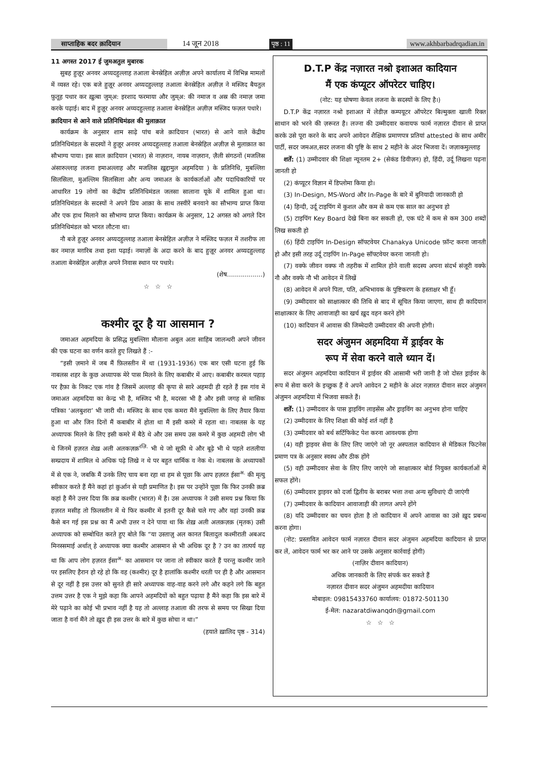साप्ताहिक बदर क़ादियान 14 जून 2018 पृष्ठ : 11 www.akhbarbadrqadian.in
11 अगस्त 2017 ई जुमअतुल मुबारक
सुबह हुज़ूर अनवर अय्यदहुल्लाह तआला बेनस्रेहिल अज़ीज़ अपने कार्यालय में विभिन्न मामलों में व्यस्त रहे। एक बजे हुज़ूर अनवर अय्यदहुल्लाह तआला बेनस्रेहिल अज़ीज़ ने मस्जिद बैयतुल फ़ुतूह पधार कर ख़ुत्बा जुम्अ: इरशाद फरमाया और जुम्अ: की नमाज व अस्र की नमाज़ जमा करके पढ़ाई। बाद में हुज़ूर अनवर अय्यदहुल्लाह तआला बेनस्रेहिल अज़ीज़ मस्जिद फज़ल पधारे।
क़ादियान से आने वाले प्रतिनिधिमंडल की मुलाक़ात
कार्यक्रम के अनुसार शाम साढ़े पांच बजे क़ादियान (भारत) से आने वाले केंद्रीय प्रतिनिधिमंडल के सदस्यों ने हुज़ूर अनवर अय्यदहुल्लाह तआला बेनस्रेहिल अज़ीज़ से मुलाक़ात का सौभाग्य पाया। इस साल क़ादियान (भारत) से नाज़रान, नायब नाज़रान, ज़ैली संगठनों (मजलिस अंसारुल्लाह लजना इमाअल्लाह और मजलिस ख़ुद्दामुल अहमदिया ) के प्रतिनिधि, मुबल्लिग़ सिलसिला, मुअल्लिम सिलसिला और अन्य जमाअत के कार्यकर्ताओं और पदाधिकारियों पर आधारित 19 लोगों का केंद्रीय प्रतिनिधिमंडल जलसा सालाना यूके में शामिल हुआ था। प्रतिनिधिमंडल के सदस्यों ने अपने प्रिय आक़ा के साथ तस्वीरें बनवाने का सौभाग्य प्राप्त किया और एक हाथ मिलाने का सौभाग्य प्राप्त किया। कार्यक्रम के अनुसार, 12 अगस्त को अगले दिन प्रतिनिधिमंडल को भारत लौटना था।
नौ बजे हुज़ूर अनवर अय्यदहुल्लाह तआला बेनस्रेहिल अज़ीज़ ने मस्जिद फज़ल में तशरीफ ला कर नमाज़ मग़रिब तथा इशा पढ़ाई। नमाज़ों के अदा करने के बाद हुज़ूर अनवर अय्यदहुल्लाह तआला बेनस्रेहिल अज़ीज़ अपने निवास स्थान पर पधारे।
(शेष..................)
☆ ☆ ☆
कश्मीर दूर है या आसमान ?
जमाअत अहमदिया के प्रसिद्ध मुबल्लिग़ मौलाना अबुल अता साहिब जालन्धरी अपने जीवन की एक घटना का वर्णन करते हुए लिखते हैं :-
“इसी ज़माने में जब मैं फ़िलस्तीन में था (1931-1936) एक बार एसी घटना हुई कि नाबलस शहर के कुछ अध्यापक मेरे पास मिलने के लिए कबाबीर में आए। कबाबीर करमल पहाड़ पर हैफ़ा के निकट एक गांव है जिसमें अल्लाह की कृपा से सारे अहमदी ही रहते हैं इस गांव में जमाअत अहमदिया का केन्द्र भी है, मस्जिद भी है, मदरसा भी है और इसी जगह से मासिक पत्रिका ‘अलबुशरा’ भी जारी थी। मस्जिद के साथ एक कमरा मैंने मुबल्लिग़ के लिए तैयार किया हुआ था और जिन दिनों मैं कबाबीर में होता था मैं इसी कमरे में रहता था। नाबलस के यह अध्यापक मिलने के लिए इसी कमरे में बैठे थे और उस समय उस कमरे में कुछ अहमदी लोग भी थे जिनमें हज़रत शेख़ अली अलकज़क़<sup>रज़ि.</sup> भी थे जो सूफ़ी थे और बूढ़े भी थे पहले शतलीया सम्प्रदाय में शामिल थे अधिक पढ़े लिखे न थे पर बहुत धार्मिक व नेक थे। नाबलस के अध्यापकों में से एक ने, जबकि मैं उनके लिए चाय बना रहा था हम से पूछा कि आप हज़रत ईसा<sup>अ.</sup> की मृत्यु स्वीकार करते हैं मैंने कहां हां क़ुर्आन से यही प्रमाणित है। इस पर उन्होंने पूछा कि फिर उनकी क़ब्र कहां है मैंने उत्तर दिया कि क़ब्र कश्मीर (भारत) में है। उस अध्यापक ने उसी समय प्रश्न किया कि हज़रत मसीह तो फ़िलस्तीन में थे फिर कश्मीर में इतनी दूर कैसे चले गए और वहां उनकी क़ब्र कैसे बन गई इस प्रश्न का मैं अभी उत्तर न देने पाया था कि शेख़ अली अलक़ज़क़ (मृतक) उसी अध्यापक को सम्बोधित करते हुए बोले कि “या उस्ताज़ु अल कानत बिलादुल कश्मीराती अबअद मिनस्समाई अर्थात् हे अध्यापक क्या कश्मीर आसमान से भी अधिक दूर है ? उन का तात्पर्य यह था कि आप लोग हज़रत ईसा<sup>अ.</sup> का आसमान पर जाना तो स्वीकार करते हैं परन्तु कश्मीर जाने पर इसलिए हैरान हो रहे हो कि वह (कश्मीर) दूर है हालांकि कश्मीर धरती पर ही है और आसमान से दूर नहीं है इस उत्तर को सुनते ही सारे अध्यापक वाह-वाह करने लगे और कहने लगे कि बहुत उत्तम उत्तर है एक ने मुझे कहा कि आपने अहमदियों को बहुत पढ़ाया है मैंने कहा कि इस बारे में मेरे पढ़ाने का कोई भी प्रभाव नहीं है यह तो अल्लाह तआला की तरफ से समय पर सिखा दिया जाता है वर्ना मैंने तो ख़ुद ही इस उत्तर के बारे में कुछ सोचा न था।”
(हयाते ख़ालिद पृष्ठ - 314)
D.T.P केंद्र नज़ारत नश्रो इशाअत कादियान
मैं एक कंप्यूटर ऑपरेटर चाहिए।
(नोट: यह घोषणा केवल लजना के सदस्यों के लिए है।)
D.T.P केंद्र नज़ारत नश्रो इशाअत में लेडीज़ कम्पयूटर ऑपरेटर बिल्मुक्ता खाली रिक्त साथान को भरने की ज़रूरत है। लज्ना की उम्मीदवार कवायफ फार्म नज़ारत दीवान से प्राप्त करके उसे पूरा करने के बाद अपने आवेदन शैक्षिक प्रमाणपत्र प्रतियां attested के साथ अमीर पार्टी, सदर जमअत,सदर लजना की पुष्टि के साथ 2 महीने के अंदर भिजवा दें। जज़ाकमुल्लाह
शर्तें: (1) उम्मीदवार की शिक्षा न्यूनतम 2+ (सेकंड डिवीज़न) हो, हिंदी, उर्दू लिखना पढ़ना जानती हो
(2) कंप्यूटर विज्ञान में डिप्लोमा किया हो।
(3) In-Design, MS-Word और In-Page के बारे में बुनियादी जानकारी हो
(4) हिन्दी, उर्दू टाइपिंग में कुशल और कम से कम एक साल का अनुभव हो
(5) टाइपिंग Key Board देखे बिना कर सकती हो, एक घंटे में कम से कम 300 शब्दों लिख सकती हो
(6) हिंदी टाइपिंग In-Design सॉफ्टवेयर Chanakya Unicode फ़ॉन्ट करना जानती हो और इसी तरह उर्दू टाइपिंग In-Page सॉफ्टवेयर करना जानती हो।
(7) वक्फे जीवन वक्फ नौ तहरीक में शामिल होने वाली सदस्य अपना संदर्भ संजूरी वक्फे नौ और वक्फे नौ भी आवेदन में लिखें
(8) आवेदन में अपने पिता, पति, अभिभावक के पुष्टिकरण के हस्ताक्षर भी हूँ।
(9) उम्मीदवार को साक्षात्कार की तिथि से बाद में सूचित किया जाएगा, साथ ही कादियान साक्षात्कार के लिए आवाजाही का खर्च ख़ुद वहन करने होंगे
(10) कादियान में आवास की जिम्मेदारी उम्मीदवार की अपनी होगी।
सदर अंजुमन अहमदिया में ड्राईवर के
रूप में सेवा करने वाले ध्यान दें।
सदर अंजुमन अहमदिया कादियान में ड्राईवर की आसामी भरी जानी है जो दोस्त ड्राईवर के रूप में सेवा करने के इच्छुक हैं वे अपने आवेदन 2 महीने के अंदर नज़ारत दीवान सदर अंजुमन अंजुमन अहमदिया में भिजवा सकते हैं।
शर्तें: (1) उम्मीदवार के पास ड्राइविंग लाइसेंस और ड्राइविंग का अनुभव होना चाहिए
(2) उम्मीदवार के लिए शिक्षा की कोई शर्त नहीं है
(3) उम्मीदवार को बर्थ सर्टिफिकेट पेश करना आवश्यक होगा
(4) वही ड्राइवर सेवा के लिए लिए जाएंगे जो नूर अस्पताल कादियान से मेडिकल फिटनेस प्रमाण पत्र के अनुसार स्वस्थ और ठीक होंगे
(5) वही उम्मीदवार सेवा के लिए लिए जाएंगे जो साक्षात्कार बोर्ड नियुक्त कार्यकर्ताओं में सफल होंगे।
(6) उम्मीदवार ड्राइवर को दर्जा द्वितीय के बराबर भत्ता तथा अन्य सुविधाएं दी जाएंगी
(7) उम्मीदवार के कादियान आवाजाही की लागत अपने होंगे
(8) यदि उम्मीदवार का चयन होता है तो कादियान में अपने आवास का उसे ख़ुद प्रबन्ध करना होगा।
(नोट: प्रस्तावित आवेदन फार्म नज़ारत दीवान सदर अंजुमन अहमदिया कादियान से प्राप्त कर लें, आवेदन फार्म भर कर आने पर उसके अनुसार कार्रवाई होगी)
(नाज़िर दीवान कादियान)
अधिक जानकारी के लिए संपर्क कर सकते हैं
नज़ारत दीवान सदर अंजुमन अहमदीया कादियान
मोबाइल: 09815433760 कार्यालय: 01872-501130
ई-मेल: nazaratdiwanqdn@gmail.com
☆ ☆ ☆